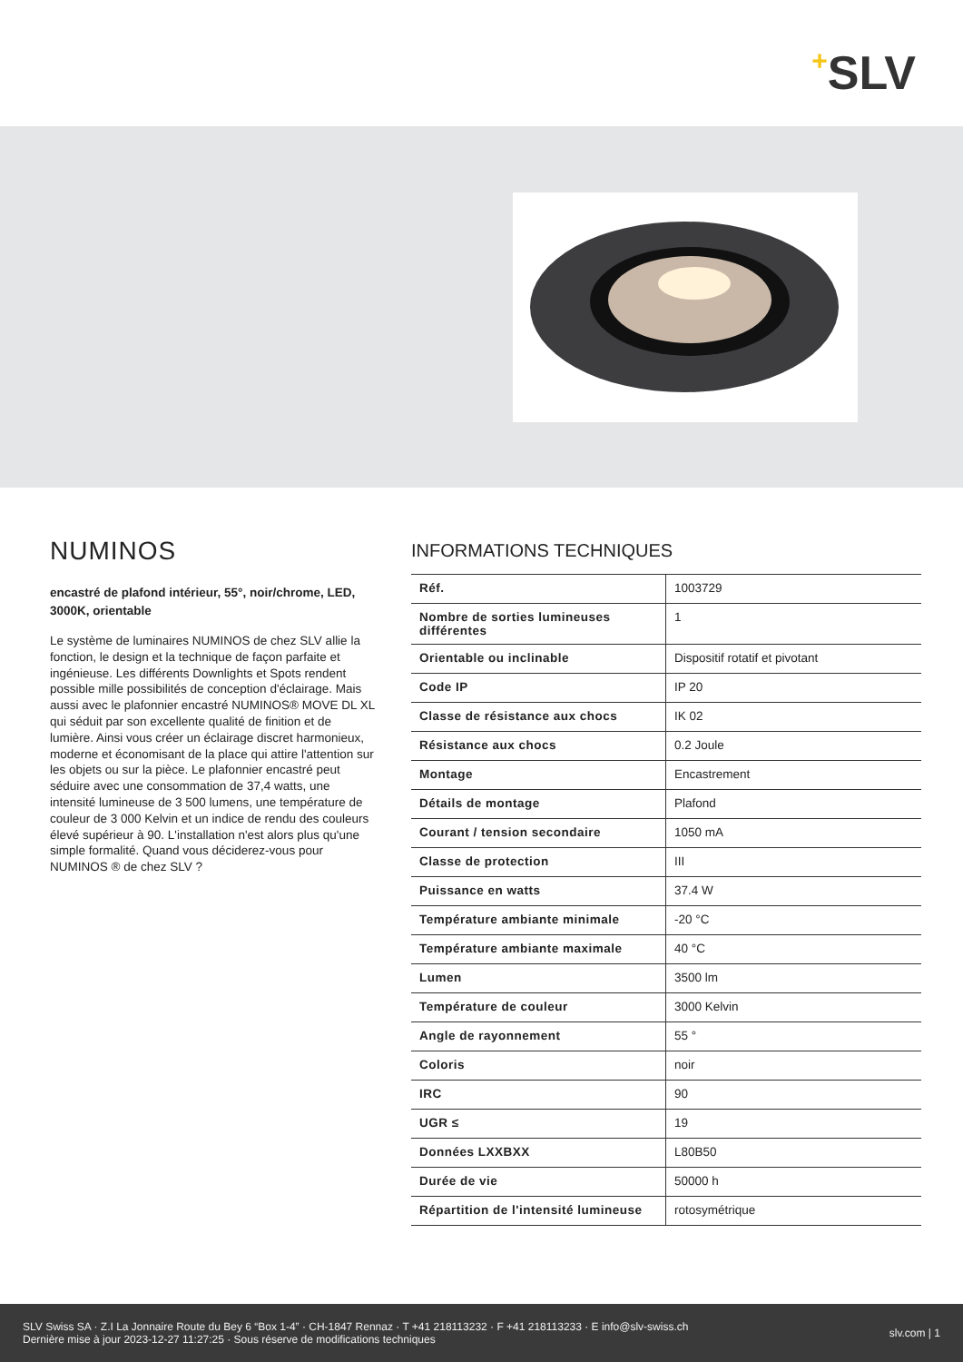+SLV
NUMINOS
encastré de plafond intérieur, 55°, noir/chrome, LED, 3000K, orientable
Le système de luminaires NUMINOS de chez SLV allie la fonction, le design et la technique de façon parfaite et ingénieuse. Les différents Downlights et Spots rendent possible mille possibilités de conception d'éclairage. Mais aussi avec le plafonnier encastré NUMINOS® MOVE DL XL qui séduit par son excellente qualité de finition et de lumière. Ainsi vous créer un éclairage discret harmonieux, moderne et économisant de la place qui attire l'attention sur les objets ou sur la pièce. Le plafonnier encastré peut séduire avec une consommation de 37,4 watts, une intensité lumineuse de 3 500 lumens, une température de couleur de 3 000 Kelvin et un indice de rendu des couleurs élevé supérieur à 90. L'installation n'est alors plus qu'une simple formalité. Quand vous déciderez-vous pour NUMINOS ® de chez SLV ?
INFORMATIONS TECHNIQUES
| Réf. | 1003729 |
| Nombre de sorties lumineuses différentes | 1 |
| Orientable ou inclinable | Dispositif rotatif et pivotant |
| Code IP | IP 20 |
| Classe de résistance aux chocs | IK 02 |
| Résistance aux chocs | 0.2 Joule |
| Montage | Encastrement |
| Détails de montage | Plafond |
| Courant / tension secondaire | 1050 mA |
| Classe de protection | III |
| Puissance en watts | 37.4 W |
| Température ambiante minimale | -20 °C |
| Température ambiante maximale | 40 °C |
| Lumen | 3500 lm |
| Température de couleur | 3000 Kelvin |
| Angle de rayonnement | 55 ° |
| Coloris | noir |
| IRC | 90 |
| UGR ≤ | 19 |
| Données LXXBXX | L80B50 |
| Durée de vie | 50000 h |
| Répartition de l'intensité lumineuse | rotosymétrique |
SLV Swiss SA · Z.I La Jonnaire Route du Bey 6 “Box 1-4” · CH-1847 Rennaz · T +41 218113232 · F +41 218113233 · E info@slv-swiss.ch
Dernière mise à jour 2023-12-27 11:27:25 · Sous réserve de modifications techniques
slv.com | 1